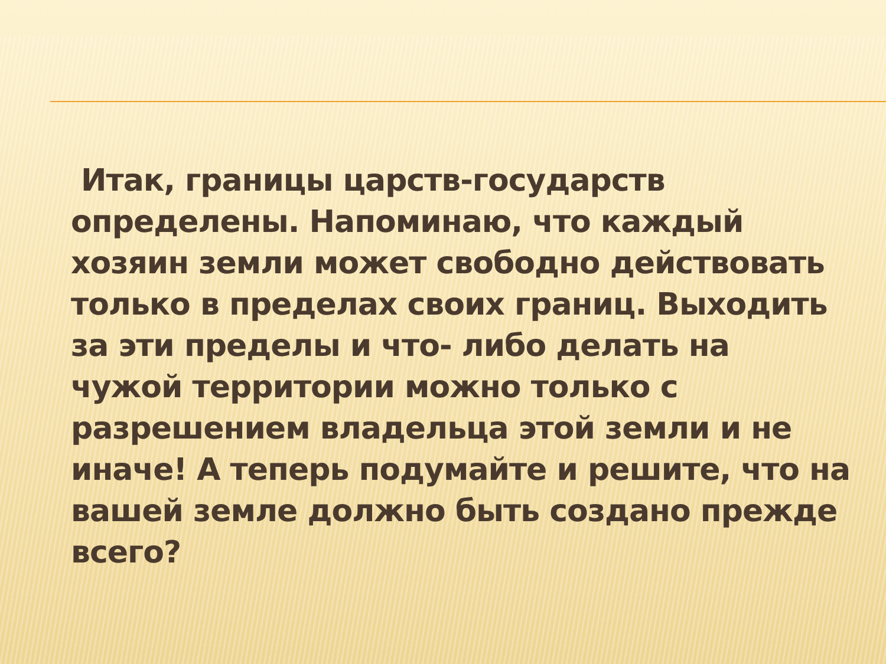Итак, границы царств-государств определены. Напоминаю, что каждый хозяин земли может свободно действовать только в пределах своих границ. Выходить за эти пределы и что- либо делать на чужой территории можно только с разрешением владельца этой земли и не иначе! А теперь подумайте и решите, что на вашей земле должно быть создано прежде всего?